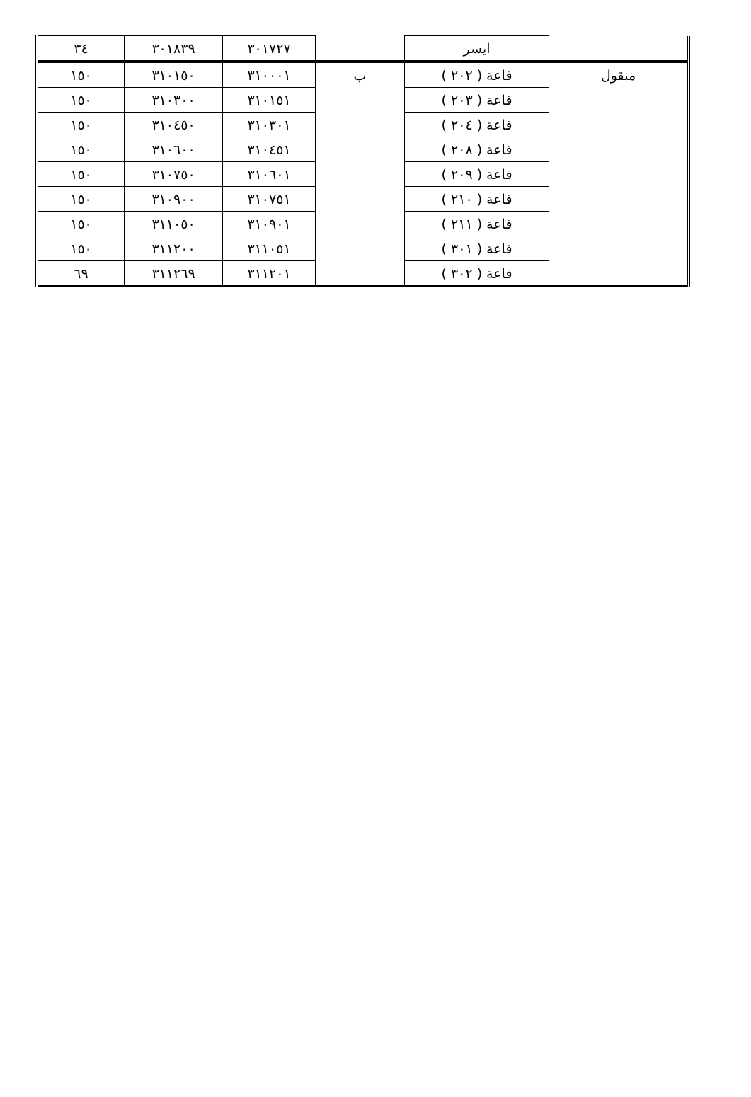| | ايسر | | ٣٠١٧٢٧ | ٣٠١٨٣٩ | ٣٤ |
| منقول | قاعة ( ٢٠٢ ) | ب | ٣١٠٠٠١ | ٣١٠١٥٠ | ١٥٠ |
| | قاعة ( ٢٠٣ ) | | ٣١٠١٥١ | ٣١٠٣٠٠ | ١٥٠ |
| | قاعة ( ٢٠٤ ) | | ٣١٠٣٠١ | ٣١٠٤٥٠ | ١٥٠ |
| | قاعة ( ٢٠٨ ) | | ٣١٠٤٥١ | ٣١٠٦٠٠ | ١٥٠ |
| | قاعة ( ٢٠٩ ) | | ٣١٠٦٠١ | ٣١٠٧٥٠ | ١٥٠ |
| | قاعة ( ٢١٠ ) | | ٣١٠٧٥١ | ٣١٠٩٠٠ | ١٥٠ |
| | قاعة ( ٢١١ ) | | ٣١٠٩٠١ | ٣١١٠٥٠ | ١٥٠ |
| | قاعة ( ٣٠١ ) | | ٣١١٠٥١ | ٣١١٢٠٠ | ١٥٠ |
| | قاعة ( ٣٠٢ ) | | ٣١١٢٠١ | ٣١١٢٦٩ | ٦٩ |